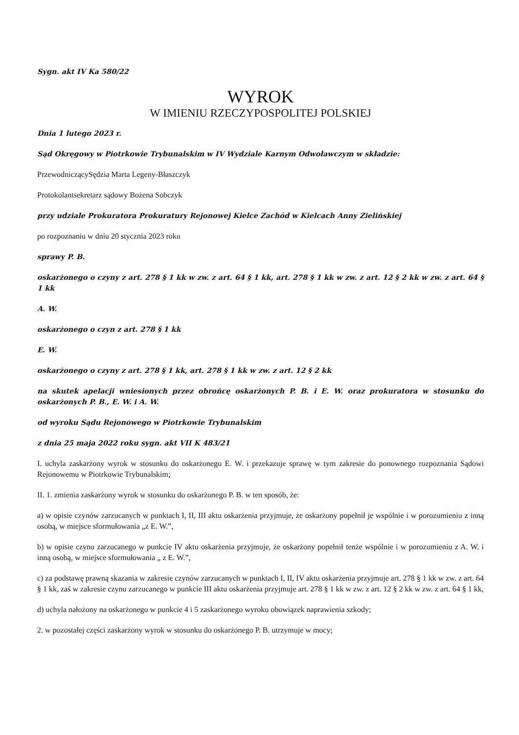Sygn. akt IV Ka 580/22
WYROK
W IMIENIU RZECZYPOSPOLITEJ POLSKIEJ
Dnia 1 lutego 2023 r.
Sąd Okręgowy w Piotrkowie Trybunalskim w IV Wydziale Karnym Odwoławczym w składzie:
PrzewodniczącySędzia Marta Legeny-Błaszczyk
Protokolantsekretarz sądowy Bożena Sobczyk
przy udziale Prokuratora Prokuratury Rejonowej Kielce Zachód w Kielcach Anny Zielińskiej
po rozpoznaniu w dniu 20 stycznia 2023 roku
sprawy P. B.
oskarżonego o czyny z art. 278 § 1 kk w zw. z art. 64 § 1 kk, art. 278 § 1 kk w zw. z art. 12 § 2 kk w zw. z art. 64 § 1 kk
A. W.
oskarżonego o czyn z art. 278 § 1 kk
E. W.
oskarżonego o czyny z art. 278 § 1 kk, art. 278 § 1 kk w zw. z art. 12 § 2 kk
na skutek apelacji wniesionych przez obrońcę oskarżonych P. B. i E. W. oraz prokuratora w stosunku do oskarżonych P. B., E. W. i A. W.
od wyroku Sądu Rejonowego w Piotrkowie Trybunalskim
z dnia 25 maja 2022 roku sygn. akt VII K 483/21
I. uchyla zaskarżony wyrok w stosunku do oskarżonego E. W. i przekazuje sprawę w tym zakresie do ponownego rozpoznania Sądowi Rejonowemu w Piotrkowie Trybunalskim;
II. 1. zmienia zaskarżony wyrok w stosunku do oskarżonego P. B. w ten sposób, że:
a) w opisie czynów zarzucanych w punktach I, II, III aktu oskarżenia przyjmuje, że oskarżony popełnił je wspólnie i w porozumieniu z inną osobą, w miejsce sformułowania „z E. W.”,
b) w opisie czynu zarzucanego w punkcie IV aktu oskarżenia przyjmuje, że oskarżony popełnił tenże wspólnie i w porozumieniu z A. W. i inną osobą, w miejsce sformułowania „ z E. W.”,
c) za podstawę prawną skazania w zakresie czynów zarzucanych w punktach I, II, IV aktu oskarżenia przyjmuje art. 278 § 1 kk w zw. z art. 64 § 1 kk, zaś w zakresie czynu zarzucanego w punkcie III aktu oskarżenia przyjmuje art. 278 § 1 kk w zw. z art. 12 § 2 kk w zw. z art. 64 § 1 kk,
d) uchyla nałożony na oskarżonego w punkcie 4 i 5 zaskarżonego wyroku obowiązek naprawienia szkody;
2. w pozostałej części zaskarżony wyrok w stosunku do oskarżonego P. B. utrzymuje w mocy;